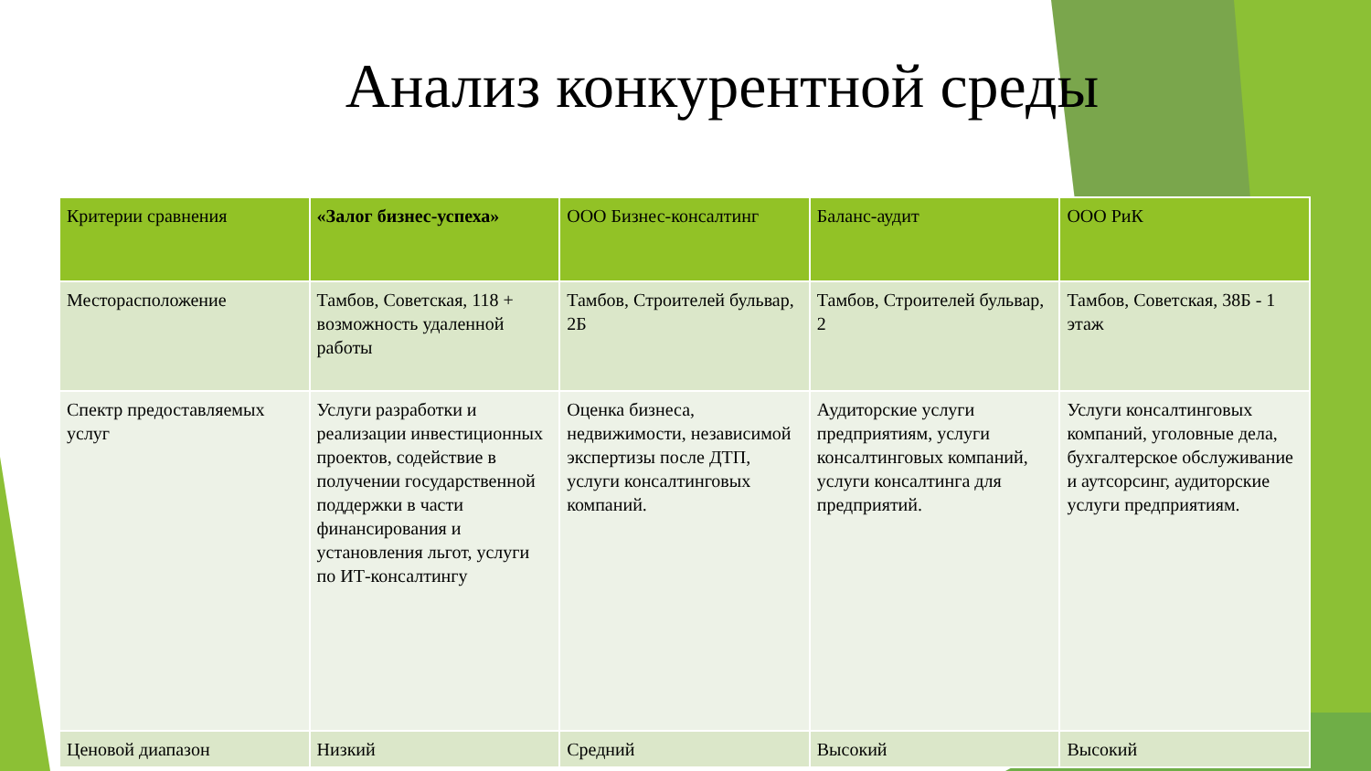Анализ конкурентной среды
| Критерии сравнения | «Залог бизнес-успеха» | ООО Бизнес-консалтинг | Баланс-аудит | ООО РиК |
| --- | --- | --- | --- | --- |
| Месторасположение | Тамбов, Советская, 118 + возможность удаленной работы | Тамбов, Строителей бульвар, 2Б | Тамбов, Строителей бульвар, 2 | Тамбов, Советская, 38Б - 1 этаж |
| Спектр предоставляемых услуг | Услуги разработки и реализации инвестиционных проектов, содействие в получении государственной поддержки в части финансирования и установления льгот, услуги по ИТ-консалтингу | Оценка бизнеса, недвижимости, независимой экспертизы после ДТП, услуги консалтинговых компаний. | Аудиторские услуги предприятиям, услуги консалтинговых компаний, услуги консалтинга для предприятий. | Услуги консалтинговых компаний, уголовные дела, бухгалтерское обслуживание и аутсорсинг, аудиторские услуги предприятиям. |
| Ценовой диапазон | Низкий | Средний | Высокий | Высокий |